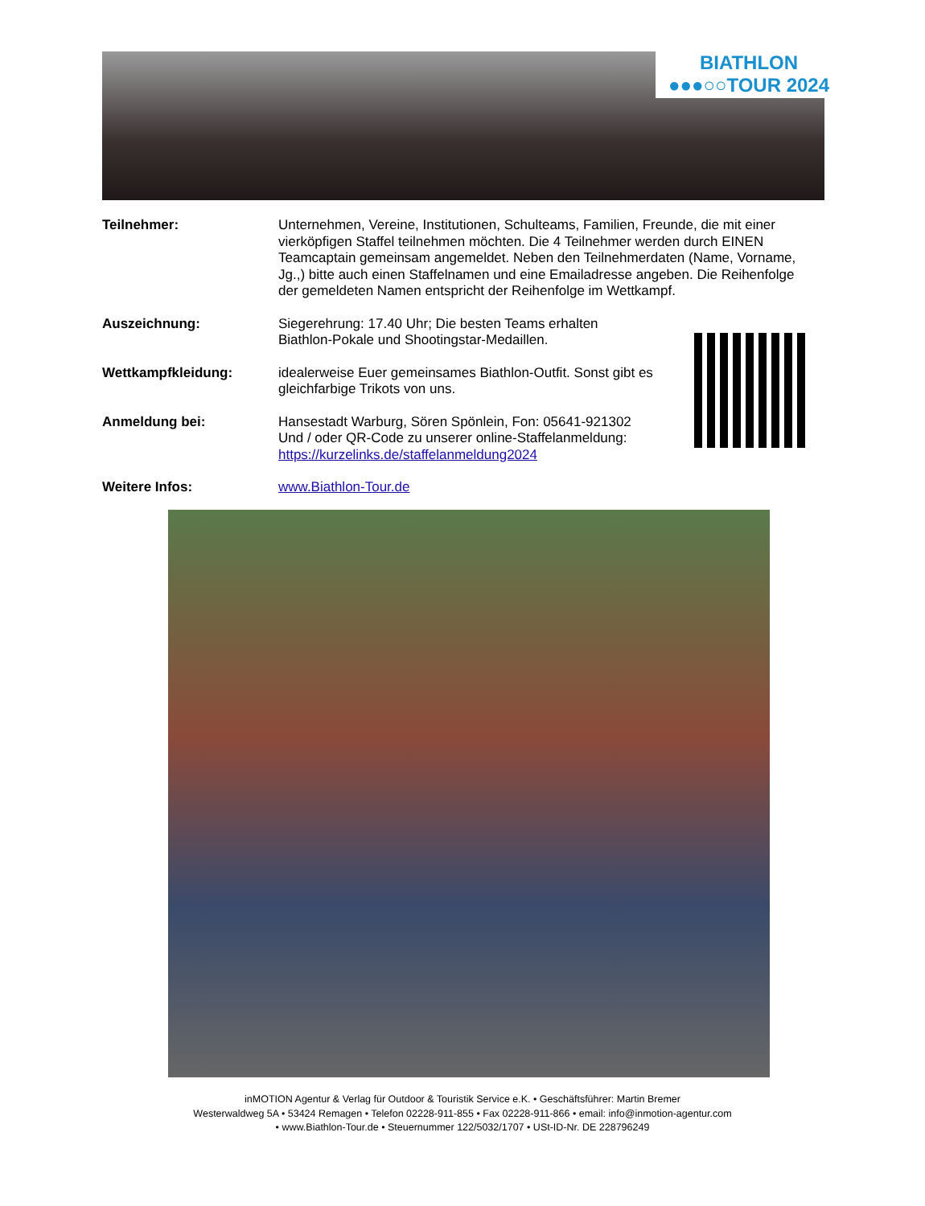BIATHLON
●●●○○TOUR 2024
Teilnehmer: Unternehmen, Vereine, Institutionen, Schulteams, Familien, Freunde, die mit einer vierköpfigen Staffel teilnehmen möchten. Die 4 Teilnehmer werden durch EINEN Teamcaptain gemeinsam angemeldet. Neben den Teilnehmerdaten (Name, Vorname, Jg.,) bitte auch einen Staffelnamen und eine Emailadresse angeben. Die Reihenfolge der gemeldeten Namen entspricht der Reihenfolge im Wettkampf.
Auszeichnung: Siegerehrung: 17.40 Uhr; Die besten Teams erhalten
Biathlon-Pokale und Shootingstar-Medaillen.
Wettkampfkleidung: idealerweise Euer gemeinsames Biathlon-Outfit. Sonst gibt es
gleichfarbige Trikots von uns.
Anmeldung bei: Hansestadt Warburg, Sören Spönlein, Fon: 05641-921302
Und / oder QR-Code zu unserer online-Staffelanmeldung:
https://kurzelinks.de/staffelanmeldung2024
Weitere Infos: www.Biathlon-Tour.de
inMOTION Agentur & Verlag für Outdoor & Touristik Service e.K. • Geschäftsführer: Martin Bremer
Westerwaldweg 5A • 53424 Remagen • Telefon 02228-911-855 • Fax 02228-911-866 • email: info@inmotion-agentur.com
• www.Biathlon-Tour.de • Steuernummer 122/5032/1707 • USt-ID-Nr. DE 228796249